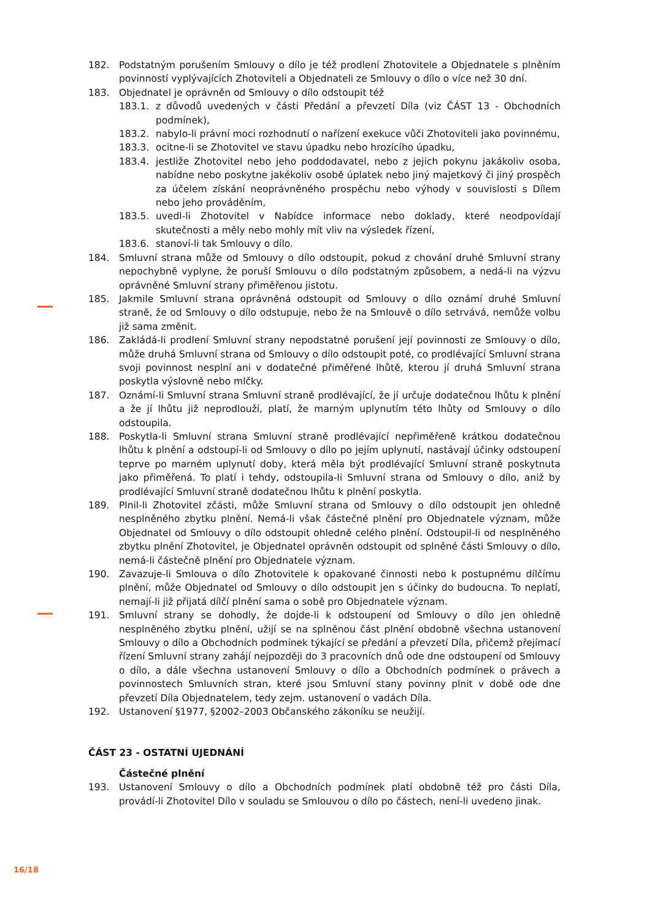182. Podstatným porušením Smlouvy o dílo je též prodlení Zhotovitele a Objednatele s plněním povinností vyplývajících Zhotoviteli a Objednateli ze Smlouvy o dílo o více než 30 dní.
183. Objednatel je oprávněn od Smlouvy o dílo odstoupit též
183.1. z důvodů uvedených v části Předání a převzetí Díla (viz ČÁST 13 - Obchodních podmínek),
183.2. nabylo-li právní moci rozhodnutí o nařízení exekuce vůči Zhotoviteli jako povinnému,
183.3. ocitne-li se Zhotovitel ve stavu úpadku nebo hrozícího úpadku,
183.4. jestliže Zhotovitel nebo jeho poddodavatel, nebo z jejich pokynu jakákoliv osoba, nabídne nebo poskytne jakékoliv osobě úplatek nebo jiný majetkový či jiný prospěch za účelem získání neoprávněného prospěchu nebo výhody v souvislosti s Dílem nebo jeho prováděním,
183.5. uvedl-li Zhotovitel v Nabídce informace nebo doklady, které neodpovídají skutečnosti a měly nebo mohly mít vliv na výsledek řízení,
183.6. stanoví-li tak Smlouvy o dílo.
184. Smluvní strana může od Smlouvy o dílo odstoupit, pokud z chování druhé Smluvní strany nepochybně vyplyne, že poruší Smlouvu o dílo podstatným způsobem, a nedá-li na výzvu oprávněné Smluvní strany přiměřenou jistotu.
185. Jakmile Smluvní strana oprávněná odstoupit od Smlouvy o dílo oznámí druhé Smluvní straně, že od Smlouvy o dílo odstupuje, nebo že na Smlouvě o dílo setrvává, nemůže volbu již sama změnit.
186. Zakládá-li prodlení Smluvní strany nepodstatné porušení její povinnosti ze Smlouvy o dílo, může druhá Smluvní strana od Smlouvy o dílo odstoupit poté, co prodlévající Smluvní strana svoji povinnost nesplní ani v dodatečné přiměřené lhůtě, kterou jí druhá Smluvní strana poskytla výslovně nebo mlčky.
187. Oznámí-li Smluvní strana Smluvní straně prodlévající, že jí určuje dodatečnou lhůtu k plnění a že jí lhůtu již neprodlouží, platí, že marným uplynutím této lhůty od Smlouvy o dílo odstoupila.
188. Poskytla-li Smluvní strana Smluvní straně prodlévající nepřiměřeně krátkou dodatečnou lhůtu k plnění a odstoupí-li od Smlouvy o dílo po jejím uplynutí, nastávají účinky odstoupení teprve po marném uplynutí doby, která měla být prodlévající Smluvní straně poskytnuta jako přiměřená. To platí i tehdy, odstoupila-li Smluvní strana od Smlouvy o dílo, aniž by prodlévající Smluvní straně dodatečnou lhůtu k plnění poskytla.
189. Plnil-li Zhotovitel zčásti, může Smluvní strana od Smlouvy o dílo odstoupit jen ohledně nesplněného zbytku plnění. Nemá-li však částečné plnění pro Objednatele význam, může Objednatel od Smlouvy o dílo odstoupit ohledně celého plnění. Odstoupil-li od nesplněného zbytku plnění Zhotovitel, je Objednatel oprávněn odstoupit od splněné části Smlouvy o dílo, nemá-li částečně plnění pro Objednatele význam.
190. Zavazuje-li Smlouva o dílo Zhotovitele k opakované činnosti nebo k postupnému dílčímu plnění, může Objednatel od Smlouvy o dílo odstoupit jen s účinky do budoucna. To neplatí, nemají-li již přijatá dílčí plnění sama o sobě pro Objednatele význam.
191. Smluvní strany se dohodly, že dojde-li k odstoupení od Smlouvy o dílo jen ohledně nesplněného zbytku plnění, užijí se na splněnou část plnění obdobně všechna ustanovení Smlouvy o dílo a Obchodních podmínek týkající se předání a převzetí Díla, přičemž přejímací řízení Smluvní strany zahájí nejpozději do 3 pracovních dnů ode dne odstoupení od Smlouvy o dílo, a dále všechna ustanovení Smlouvy o dílo a Obchodních podmínek o právech a povinnostech Smluvních stran, které jsou Smluvní stany povinny plnit v době ode dne převzetí Díla Objednatelem, tedy zejm. ustanovení o vadách Díla.
192. Ustanovení §1977, §2002–2003 Občanského zákoníku se neužijí.
ČÁST 23 - OSTATNÍ UJEDNÁNÍ
Částečné plnění
193. Ustanovení Smlouvy o dílo a Obchodních podmínek platí obdobně též pro části Díla, provádí-li Zhotovitel Dílo v souladu se Smlouvou o dílo po částech, není-li uvedeno jinak.
16/18